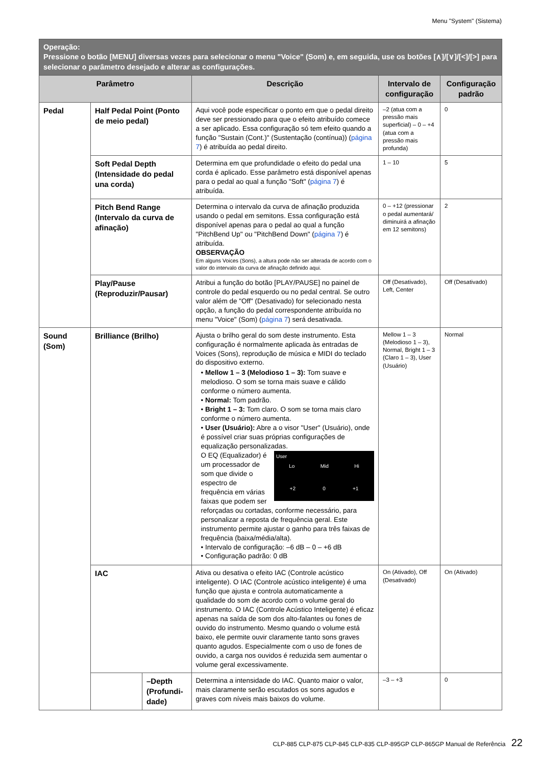Menu "System" (Sistema)
| Operação: Pressione o botão [MENU] diversas vezes para selecionar o menu "Voice" (Som) e, em seguida, use os botões [∧]/[∨]/[<]/[>] para selecionar o parâmetro desejado e alterar as configurações. | | | | | |
| --- | --- | --- | --- | --- | --- |
| Parâmetro | | | Descrição | Intervalo de configuração | Configuração padrão |
| Pedal | Half Pedal Point (Ponto de meio pedal) | | Aqui você pode especificar o ponto em que o pedal direito deve ser pressionado para que o efeito atribuído comece a ser aplicado. Essa configuração só tem efeito quando a função "Sustain (Cont.)" (Sustentação (contínua)) ( página 7 ) é atribuída ao pedal direito. | –2 (atua com a pressão mais superficial) – 0 – +4 (atua com a pressão mais profunda) | 0 |
| | Soft Pedal Depth (Intensidade do pedal una corda) | | Determina em que profundidade o efeito do pedal una corda é aplicado. Esse parâmetro está disponível apenas para o pedal ao qual a função "Soft" ( página 7 ) é atribuída. | 1 – 10 | 5 |
| | Pitch Bend Range (Intervalo da curva de afinação) | | Determina o intervalo da curva de afinação produzida usando o pedal em semitons. Essa configuração está disponível apenas para o pedal ao qual a função "PitchBend Up" ou "PitchBend Down" ( página 7 ) é atribuída. OBSERVAÇÃO Em alguns Voices (Sons), a altura pode não ser alterada de acordo com o valor do intervalo da curva de afinação definido aqui. | 0 – +12 (pressionar o pedal aumentará/ diminuirá a afinação em 12 semitons) | 2 |
| | Play/Pause (Reproduzir/Pausar) | | Atribui a função do botão [PLAY/PAUSE] no painel de controle do pedal esquerdo ou no pedal central. Se outro valor além de "Off" (Desativado) for selecionado nesta opção, a função do pedal correspondente atribuída no menu "Voice" (Som) ( página 7 ) será desativada. | Off (Desativado), Left, Center | Off (Desativado) |
| Sound (Som) | Brilliance (Brilho) | | Ajusta o brilho geral do som deste instrumento. Esta configuração é normalmente aplicada às entradas de Voices (Sons), reprodução de música e MIDI do teclado do dispositivo externo. • Mellow 1 – 3 (Melodioso 1 – 3): Tom suave e melodioso. O som se torna mais suave e cálido conforme o número aumenta. • Normal: Tom padrão. • Bright 1 – 3: Tom claro. O som se torna mais claro conforme o número aumenta. • User (Usuário): Abre a o visor "User" (Usuário), onde é possível criar suas próprias configurações de equalização personalizadas. User Lo Mid Hi +2 0 +1 O EQ (Equalizador) é um processador de som que divide o espectro de frequência em várias faixas que podem ser reforçadas ou cortadas, conforme necessário, para personalizar a reposta de frequência geral. Este instrumento permite ajustar o ganho para três faixas de frequência (baixa/média/alta). • Intervalo de configuração: –6 dB – 0 – +6 dB • Configuração padrão: 0 dB | Mellow 1 – 3 (Melodioso 1 – 3), Normal, Bright 1 – 3 (Claro 1 – 3), User (Usuário) | Normal |
| | IAC | | Ativa ou desativa o efeito IAC (Controle acústico inteligente). O IAC (Controle acústico inteligente) é uma função que ajusta e controla automaticamente a qualidade do som de acordo com o volume geral do instrumento. O IAC (Controle Acústico Inteligente) é eficaz apenas na saída de som dos alto-falantes ou fones de ouvido do instrumento. Mesmo quando o volume está baixo, ele permite ouvir claramente tanto sons graves quanto agudos. Especialmente com o uso de fones de ouvido, a carga nos ouvidos é reduzida sem aumentar o volume geral excessivamente. | On (Ativado), Off (Desativado) | On (Ativado) |
| | | –Depth (Profundi-dade) | Determina a intensidade do IAC. Quanto maior o valor, mais claramente serão escutados os sons agudos e graves com níveis mais baixos do volume. | –3 – +3 | 0 |
CLP-885 CLP-875 CLP-845 CLP-835 CLP-895GP CLP-865GP Manual de Referência 22